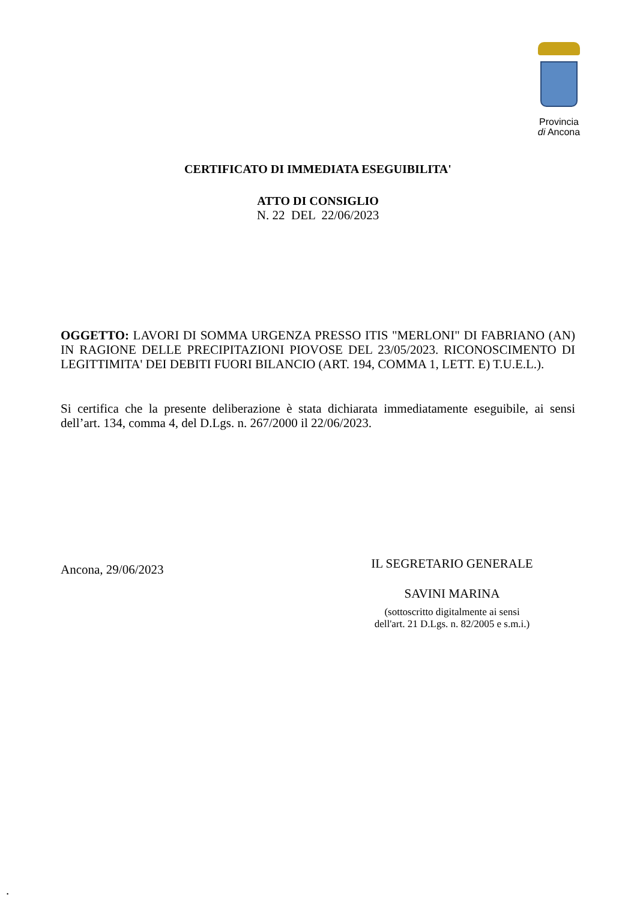Provincia
di Ancona
CERTIFICATO DI IMMEDIATA ESEGUIBILITA'
ATTO DI CONSIGLIO
N. 22 DEL 22/06/2023
OGGETTO: LAVORI DI SOMMA URGENZA PRESSO ITIS "MERLONI" DI FABRIANO (AN) IN RAGIONE DELLE PRECIPITAZIONI PIOVOSE DEL 23/05/2023. RICONOSCIMENTO DI LEGITTIMITA' DEI DEBITI FUORI BILANCIO (ART. 194, COMMA 1, LETT. E) T.U.E.L.).
Si certifica che la presente deliberazione è stata dichiarata immediatamente eseguibile, ai sensi dell’art. 134, comma 4, del D.Lgs. n. 267/2000 il 22/06/2023.
Ancona, 29/06/2023
IL SEGRETARIO GENERALE
SAVINI MARINA
(sottoscritto digitalmente ai sensi
dell'art. 21 D.Lgs. n. 82/2005 e s.m.i.)
.